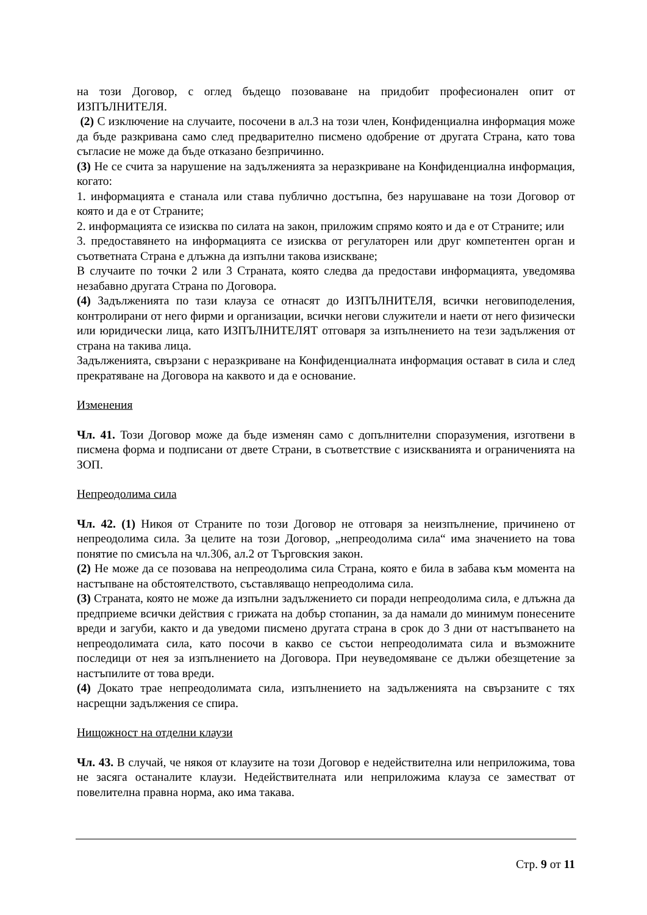на този Договор, с оглед бъдещо позоваване на придобит професионален опит от ИЗПЪЛНИТЕЛЯ.
(2) С изключение на случаите, посочени в ал.3 на този член, Конфиденциална информация може да бъде разкривана само след предварително писмено одобрение от другата Страна, като това съгласие не може да бъде отказано безпричинно.
(3) Не се счита за нарушение на задълженията за неразкриване на Конфиденциална информация, когато:
1. информацията е станала или става публично достъпна, без нарушаване на този Договор от която и да е от Страните;
2. информацията се изисква по силата на закон, приложим спрямо която и да е от Страните; или
3. предоставянето на информацията се изисква от регулаторен или друг компетентен орган и съответната Страна е длъжна да изпълни такова изискване;
В случаите по точки 2 или 3 Страната, която следва да предостави информацията, уведомява незабавно другата Страна по Договора.
(4) Задълженията по тази клауза се отнасят до ИЗПЪЛНИТЕЛЯ, всички неговиподеления, контролирани от него фирми и организации, всички негови служители и наети от него физически или юридически лица, като ИЗПЪЛНИТЕЛЯТ отговаря за изпълнението на тези задължения от страна на такива лица.
Задълженията, свързани с неразкриване на Конфиденциалната информация остават в сила и след прекратяване на Договора на каквото и да е основание.
Изменения
Чл. 41. Този Договор може да бъде изменян само с допълнителни споразумения, изготвени в писмена форма и подписани от двете Страни, в съответствие с изискванията и ограниченията на ЗОП.
Непреодолима сила
Чл. 42. (1) Никоя от Страните по този Договор не отговаря за неизпълнение, причинено от непреодолима сила. За целите на този Договор, „непреодолима сила“ има значението на това понятие по смисъла на чл.306, ал.2 от Търговския закон.
(2) Не може да се позовава на непреодолима сила Страна, която е била в забава към момента на настъпване на обстоятелството, съставляващо непреодолима сила.
(3) Страната, която не може да изпълни задължението си поради непреодолима сила, е длъжна да предприеме всички действия с грижата на добър стопанин, за да намали до минимум понесените вреди и загуби, както и да уведоми писмено другата страна в срок до 3 дни от настъпването на непреодолимата сила, като посочи в какво се състои непреодолимата сила и възможните последици от нея за изпълнението на Договора. При неуведомяване се дължи обезщетение за настъпилите от това вреди.
(4) Докато трае непреодолимата сила, изпълнението на задълженията на свързаните с тях насрещни задължения се спира.
Нищожност на отделни клаузи
Чл. 43. В случай, че някоя от клаузите на този Договор е недействителна или неприложима, това не засяга останалите клаузи. Недействителната или неприложима клауза се заместват от повелителна правна норма, ако има такава.
Стр. 9 от 11